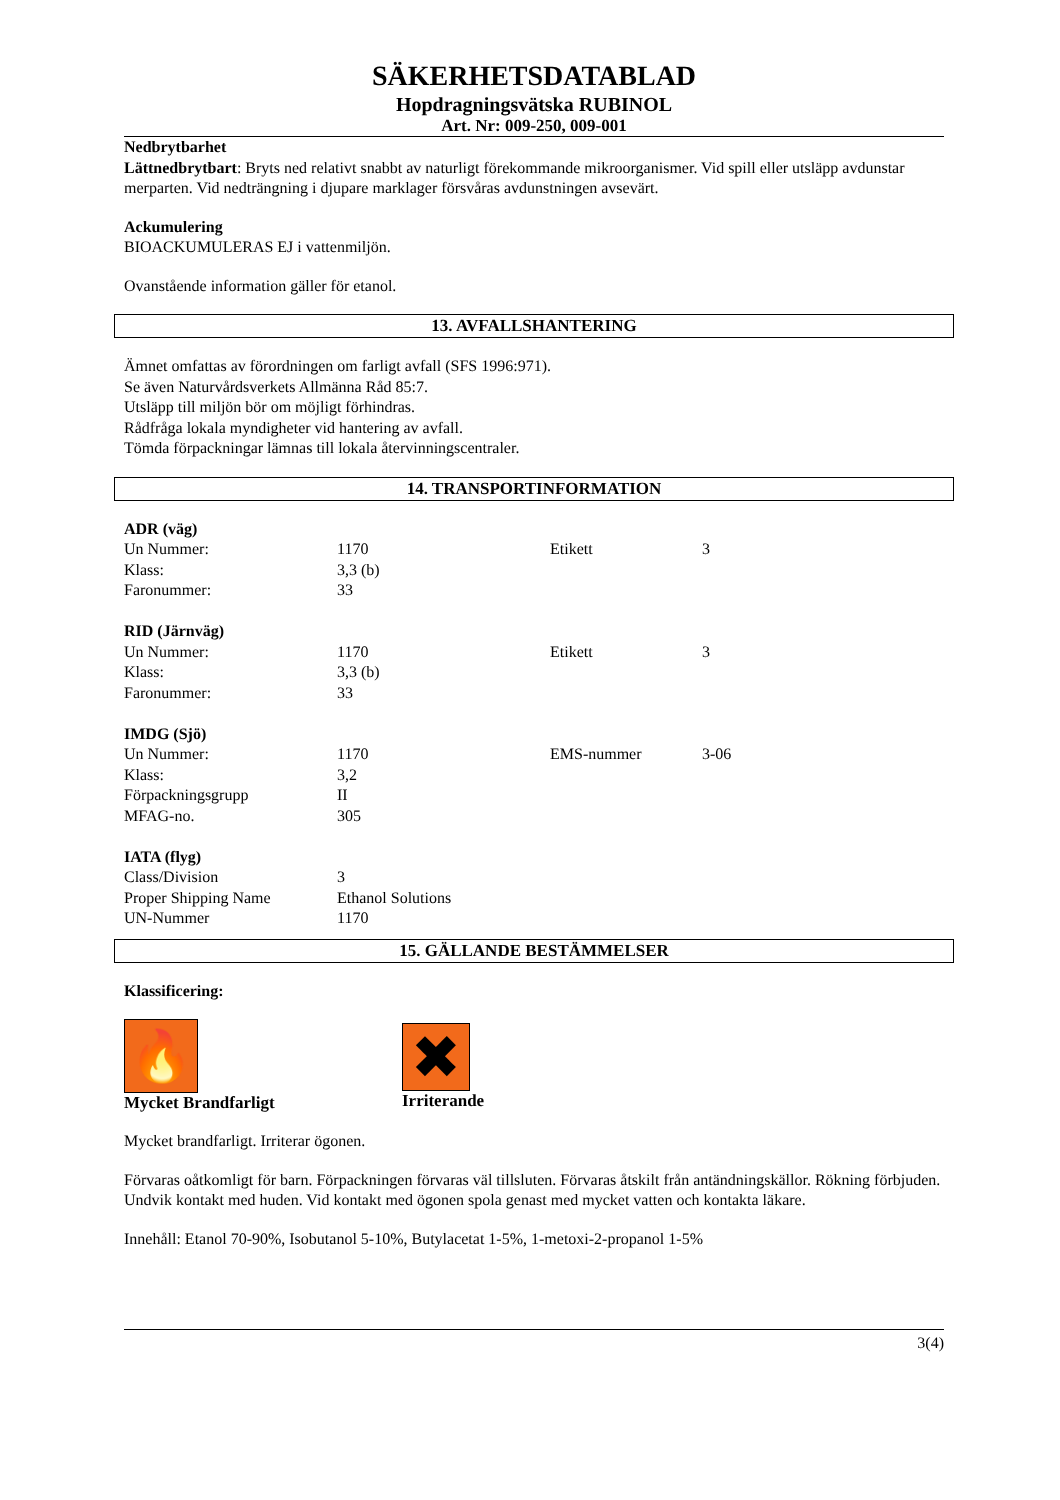SÄKERHETSDATABLAD
Hopdragningsvätska RUBINOL
Art. Nr: 009-250, 009-001
Nedbrytbarhet
Lättnedbrytbart: Bryts ned relativt snabbt av naturligt förekommande mikroorganismer. Vid spill eller utsläpp avdunstar merparten. Vid nedträngning i djupare marklager försvåras avdunstningen avsevärt.
Ackumulering
BIOACKUMULERAS EJ i vattenmiljön.
Ovanstående information gäller för etanol.
13. AVFALLSHANTERING
Ämnet omfattas av förordningen om farligt avfall (SFS 1996:971).
Se även Naturvårdsverkets Allmänna Råd 85:7.
Utsläpp till miljön bör om möjligt förhindras.
Rådfråga lokala myndigheter vid hantering av avfall.
Tömda förpackningar lämnas till lokala återvinningscentraler.
14. TRANSPORTINFORMATION
| ADR (väg) | | | |
| Un Nummer: | 1170 | Etikett | 3 |
| Klass: | 3,3 (b) | | |
| Faronummer: | 33 | | |
| RID (Järnväg) | | | |
| Un Nummer: | 1170 | Etikett | 3 |
| Klass: | 3,3 (b) | | |
| Faronummer: | 33 | | |
| IMDG (Sjö) | | | |
| Un Nummer: | 1170 | EMS-nummer | 3-06 |
| Klass: | 3,2 | | |
| Förpackningsgrupp | II | | |
| MFAG-no. | 305 | | |
| IATA (flyg) | | | |
| Class/Division | 3 | | |
| Proper Shipping Name | Ethanol Solutions | | |
| UN-Nummer | 1170 | | |
15. GÄLLANDE BESTÄMMELSER
Klassificering:
🔥
Mycket Brandfarligt
✖
Irriterande
Mycket brandfarligt. Irriterar ögonen.
Förvaras oåtkomligt för barn. Förpackningen förvaras väl tillsluten. Förvaras åtskilt från antändningskällor. Rökning förbjuden. Undvik kontakt med huden. Vid kontakt med ögonen spola genast med mycket vatten och kontakta läkare.
Innehåll: Etanol 70-90%, Isobutanol 5-10%, Butylacetat 1-5%, 1-metoxi-2-propanol 1-5%
3(4)